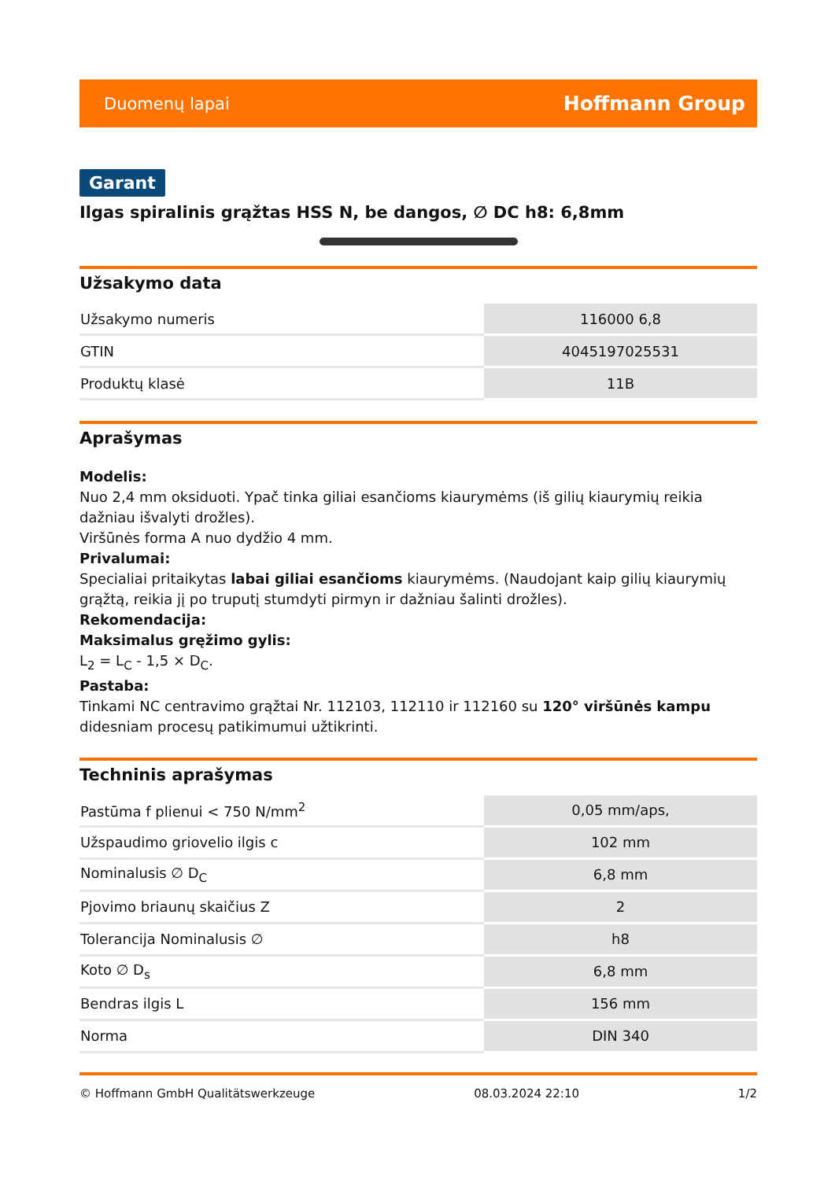Duomenų lapai Hoffmann Group
Garant
Ilgas spiralinis grąžtas HSS N, be dangos, ∅ DC h8: 6,8mm
Užsakymo data
| Užsakymo numeris | 116000 6,8 |
| GTIN | 4045197025531 |
| Produktų klasė | 11B |
Aprašymas
Modelis:
Nuo 2,4 mm oksiduoti. Ypač tinka giliai esančioms kiaurymėms (iš gilių kiaurymių reikia dažniau išvalyti drožles).
Viršūnės forma A nuo dydžio 4 mm.
Privalumai:
Specialiai pritaikytas labai giliai esančioms kiaurymėms. (Naudojant kaip gilių kiaurymių grąžtą, reikia jį po truputį stumdyti pirmyn ir dažniau šalinti drožles).
Rekomendacija:
Maksimalus gręžimo gylis:
L<sub>2</sub> = L<sub>C</sub> - 1,5 × D<sub>C</sub>.
Pastaba:
Tinkami NC centravimo grąžtai Nr. 112103, 112110 ir 112160 su 120° viršūnės kampu didesniam procesų patikimumui užtikrinti.
Techninis aprašymas
| Pastūma f plienui < 750 N/mm<sup>2</sup> | 0,05 mm/aps, |
| Užspaudimo griovelio ilgis c | 102 mm |
| Nominalusis ∅ D<sub>C</sub> | 6,8 mm |
| Pjovimo briaunų skaičius Z | 2 |
| Tolerancija Nominalusis ∅ | h8 |
| Koto ∅ D<sub>s</sub> | 6,8 mm |
| Bendras ilgis L | 156 mm |
| Norma | DIN 340 |
© Hoffmann GmbH Qualitätswerkzeuge 08.03.2024 22:10 1/2